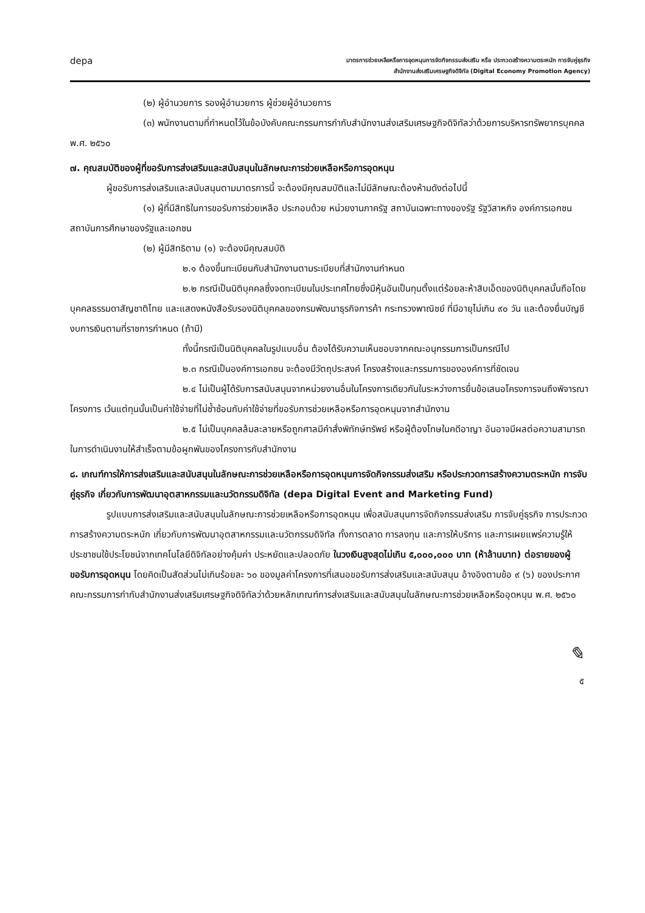depa
มาตรการช่วยเหลือหรือการอุดหนุนการจัดกิจกรรมส่งเสริม หรือ ประกวดสร้างความตระหนัก การจับคู่ธุรกิจ
สำนักงานส่งเสริมเศรษฐกิจดิจิทัล (Digital Economy Promotion Agency)
(๒) ผู้อำนวยการ รองผู้อำนวยการ ผู้ช่วยผู้อำนวยการ
(๓) พนักงานตามที่กำหนดไว้ในข้อบังคับคณะกรรมการกำกับสำนักงานส่งเสริมเศรษฐกิจดิจิทัลว่าด้วยการบริหารทรัพยากรบุคคล พ.ศ. ๒๕๖๐
๗. คุณสมบัติของผู้ที่ขอรับการส่งเสริมและสนับสนุนในลักษณะการช่วยเหลือหรือการอุดหนุน
ผู้ขอรับการส่งเสริมและสนับสนุนตามมาตรการนี้ จะต้องมีคุณสมบัติและไม่มีลักษณะต้องห้ามดังต่อไปนี้
(๑) ผู้ที่มีสิทธิในการขอรับการช่วยเหลือ ประกอบด้วย หน่วยงานภาครัฐ สถาบันเฉพาะทางของรัฐ รัฐวิสาหกิจ องค์การเอกชน สถาบันการศึกษาของรัฐและเอกชน
(๒) ผู้มีสิทธิตาม (๑) จะต้องมีคุณสมบัติ
๒.๑ ต้องขึ้นทะเบียนกับสำนักงานตามระเบียบที่สำนักงานกำหนด
๒.๒ กรณีเป็นนิติบุคคลซึ่งจดทะเบียนในประเทศไทยซึ่งมีหุ้นอันเป็นทุนตั้งแต่ร้อยละห้าสิบเอ็ดของนิติบุคคลนั้นถือโดยบุคคลธรรมดาสัญชาติไทย และแสดงหนังสือรับรองนิติบุคคลของกรมพัฒนาธุรกิจการค้า กระทรวงพาณิชย์ ที่มีอายุไม่เกิน ๙๐ วัน และต้องยื่นบัญชีงบการเงินตามที่ราชการกำหนด (ถ้ามี)
ทั้งนี้กรณีเป็นนิติบุคคลในรูปแบบอื่น ต้องได้รับความเห็นชอบจากคณะอนุกรรมการเป็นกรณีไป
๒.๓ กรณีเป็นองค์การเอกชน จะต้องมีวัตถุประสงค์ โครงสร้างและกรรมการขององค์การที่ชัดเจน
๒.๔ ไม่เป็นผู้ได้รับการสนับสนุนจากหน่วยงานอื่นในโครงการเดียวกันในระหว่างการยื่นข้อเสนอโครงการจนถึงพิจารณาโครงการ เว้นแต่ทุนนั้นเป็นค่าใช้จ่ายที่ไม่ซ้ำซ้อนกับค่าใช้จ่ายที่ขอรับการช่วยเหลือหรือการอุดหนุนจากสำนักงาน
๒.๕ ไม่เป็นบุคคลล้มละลายหรือถูกศาลมีคำสั่งพิทักษ์ทรัพย์ หรือผู้ต้องโทษในคดีอาญา อันอาจมีผลต่อความสามารถในการดำเนินงานให้สำเร็จตามข้อผูกพันของโครงการกับสำนักงาน
๘. เกณฑ์การให้การส่งเสริมและสนับสนุนในลักษณะการช่วยเหลือหรือการอุดหนุนการจัดกิจกรรมส่งเสริม หรือประกวดการสร้างความตระหนัก การจับคู่ธุรกิจ เกี่ยวกับการพัฒนาอุตสาหกรรมและนวัตกรรมดิจิทัล (depa Digital Event and Marketing Fund)
รูปแบบการส่งเสริมและสนับสนุนในลักษณะการช่วยเหลือหรือการอุดหนุน เพื่อสนับสนุนการจัดกิจกรรมส่งเสริม การจับคู่ธุรกิจ การประกวด การสร้างความตระหนัก เกี่ยวกับการพัฒนาอุตสาหกรรมและนวัตกรรมดิจิทัล ทั้งการตลาด การลงทุน และการให้บริการ และการเผยแพร่ความรู้ให้ประชาชนใช้ประโยชน์จากเทคโนโลยีดิจิทัลอย่างคุ้มค่า ประหยัดและปลอดภัย ในวงเงินสูงสุดไม่เกิน ๕,๐๐๐,๐๐๐ บาท (ห้าล้านบาท) ต่อรายของผู้ขอรับการอุดหนุน โดยคิดเป็นสัดส่วนไม่เกินร้อยละ ๖๐ ของมูลค่าโครงการที่เสนอขอรับการส่งเสริมและสนับสนุน อ้างอิงตามข้อ ๙ (๖) ของประกาศคณะกรรมการกำกับสำนักงานส่งเสริมเศรษฐกิจดิจิทัลว่าด้วยหลักเกณฑ์การส่งเสริมและสนับสนุนในลักษณะการช่วยเหลือหรืออุดหนุน พ.ศ. ๒๕๖๐
✎
๕